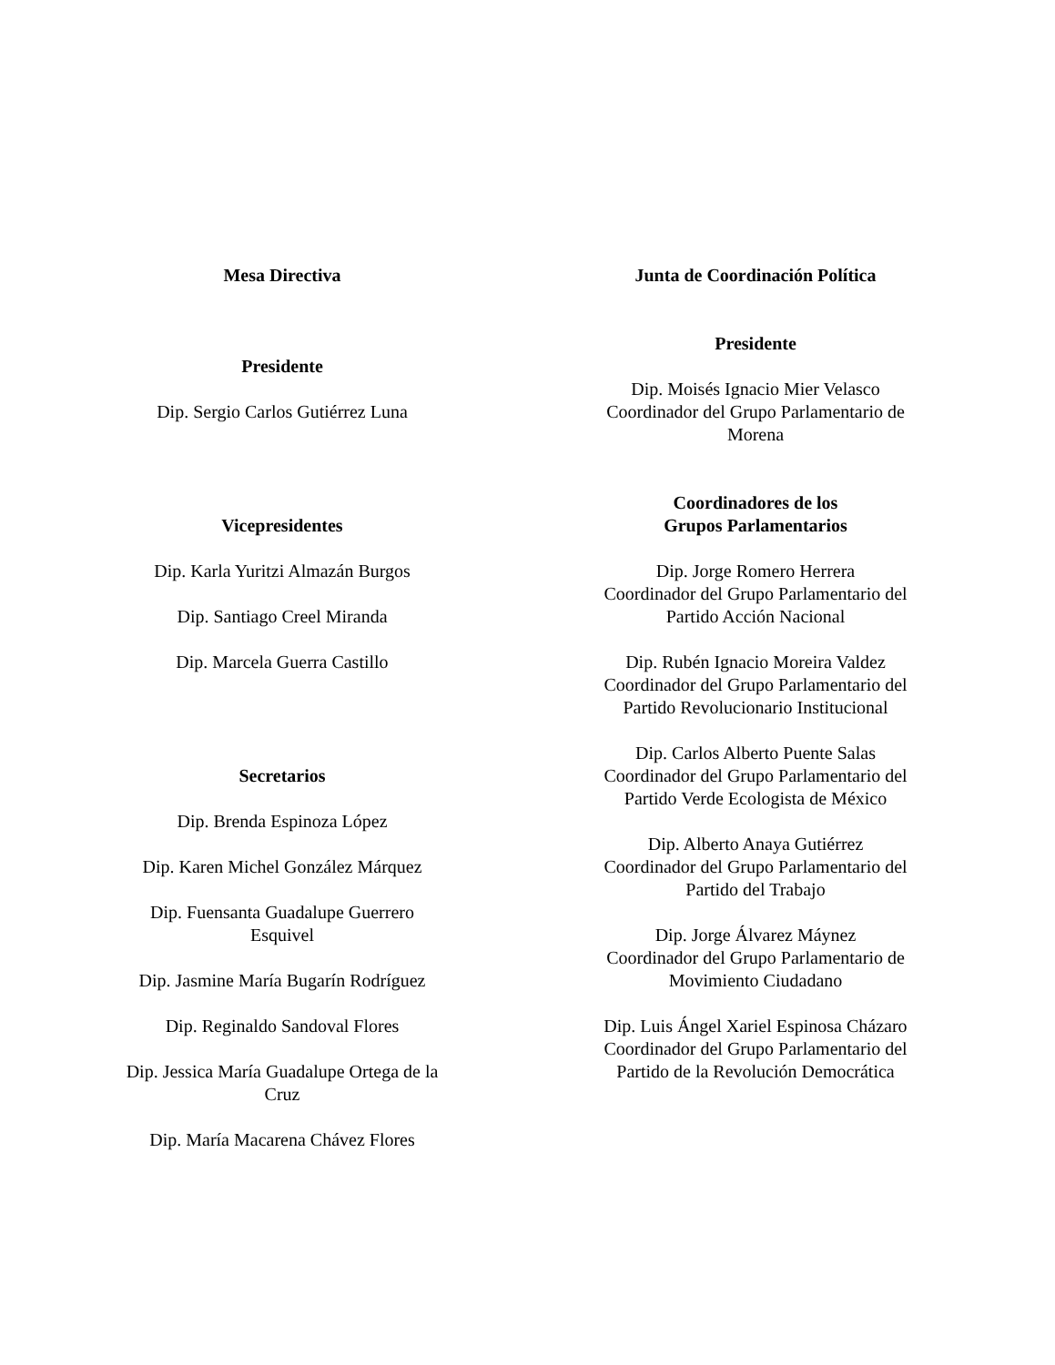Mesa Directiva
Presidente
Dip. Sergio Carlos Gutiérrez Luna
Vicepresidentes
Dip. Karla Yuritzi Almazán Burgos
Dip. Santiago Creel Miranda
Dip. Marcela Guerra Castillo
Secretarios
Dip. Brenda Espinoza López
Dip. Karen Michel González Márquez
Dip. Fuensanta Guadalupe Guerrero Esquivel
Dip. Jasmine María Bugarín Rodríguez
Dip. Reginaldo Sandoval Flores
Dip. Jessica María Guadalupe Ortega de la Cruz
Dip. María Macarena Chávez Flores
Junta de Coordinación Política
Presidente
Dip. Moisés Ignacio Mier Velasco
Coordinador del Grupo Parlamentario de
Morena
Coordinadores de los
Grupos Parlamentarios
Dip. Jorge Romero Herrera
Coordinador del Grupo Parlamentario del
Partido Acción Nacional
Dip. Rubén Ignacio Moreira Valdez
Coordinador del Grupo Parlamentario del
Partido Revolucionario Institucional
Dip. Carlos Alberto Puente Salas
Coordinador del Grupo Parlamentario del
Partido Verde Ecologista de México
Dip. Alberto Anaya Gutiérrez
Coordinador del Grupo Parlamentario del
Partido del Trabajo
Dip. Jorge Álvarez Máynez
Coordinador del Grupo Parlamentario de
Movimiento Ciudadano
Dip. Luis Ángel Xariel Espinosa Cházaro
Coordinador del Grupo Parlamentario del
Partido de la Revolución Democrática